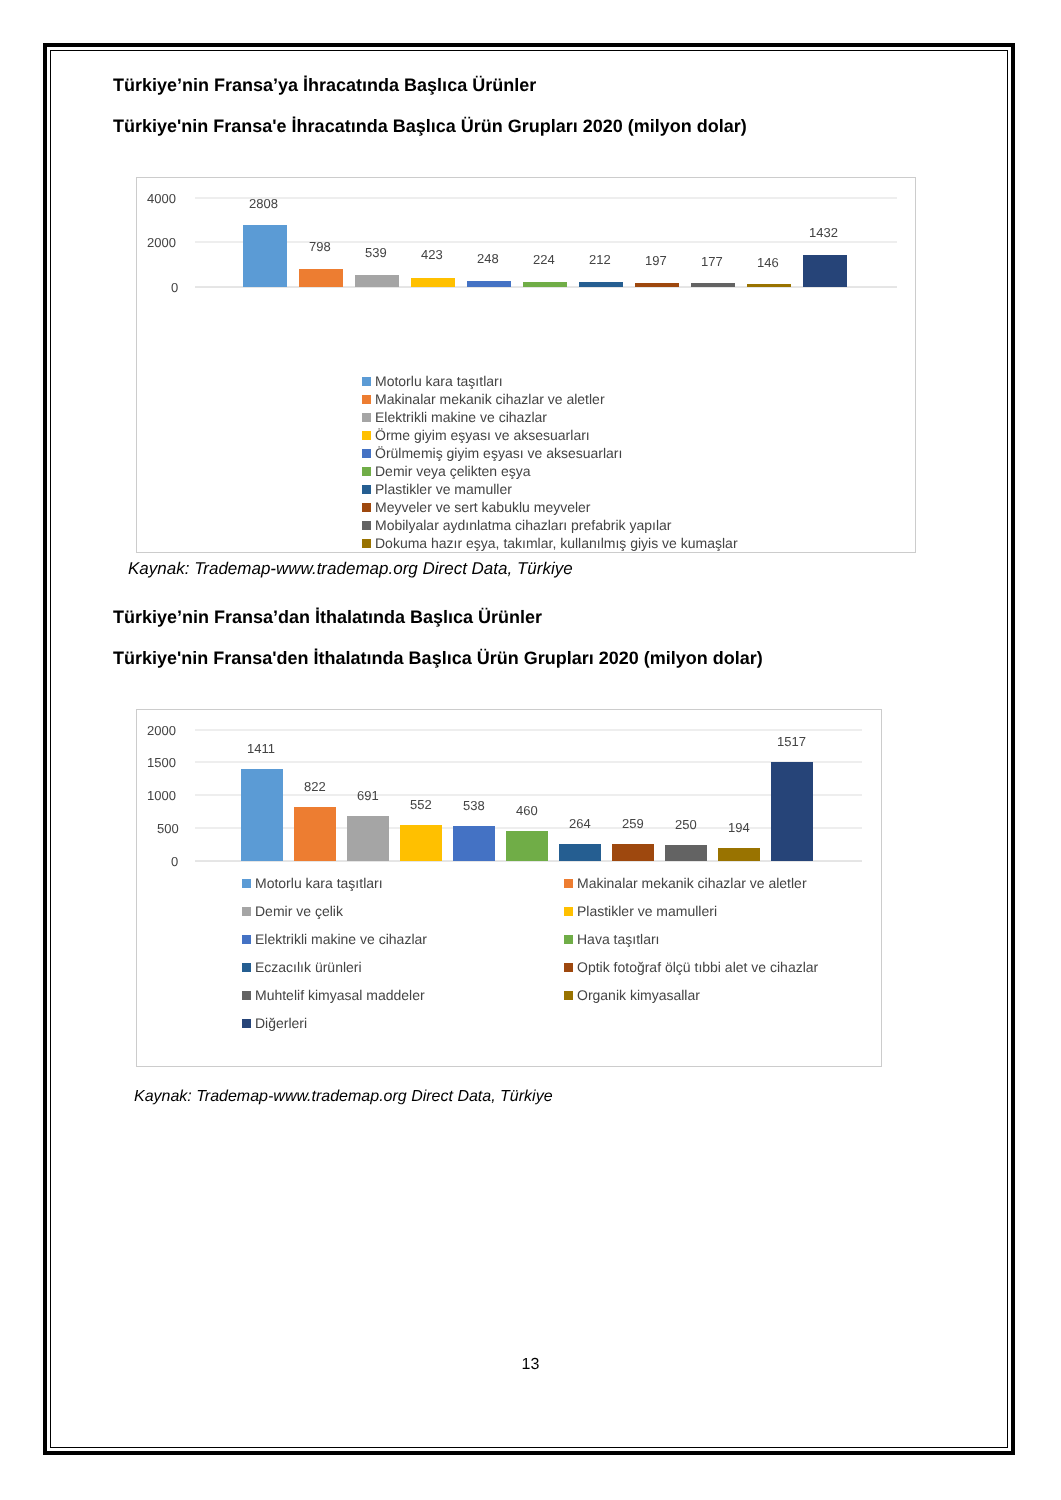Türkiye’nin Fransa’ya İhracatında Başlıca Ürünler
Türkiye'nin Fransa'e İhracatında Başlıca Ürün Grupları 2020 (milyon dolar)
4000
2000
0
2808
798
539
423
248
224
212
197
177
146
1432
Motorlu kara taşıtları
Makinalar mekanik cihazlar ve aletler
Elektrikli makine ve cihazlar
Örme giyim eşyası ve aksesuarları
Örülmemiş giyim eşyası ve aksesuarları
Demir veya çelikten eşya
Plastikler ve mamuller
Meyveler ve sert kabuklu meyveler
Mobilyalar aydınlatma cihazları prefabrik yapılar
Dokuma hazır eşya, takımlar, kullanılmış giyis ve kumaşlar
Kaynak: Trademap-www.trademap.org Direct Data, Türkiye
Türkiye’nin Fransa’dan İthalatında Başlıca Ürünler
Türkiye'nin Fransa'den İthalatında Başlıca Ürün Grupları 2020 (milyon dolar)
2000
1500
1000
500
0
1411
822
691
552
538
460
264
259
250
194
1517
Motorlu kara taşıtları
Makinalar mekanik cihazlar ve aletler
Demir ve çelik
Plastikler ve mamulleri
Elektrikli makine ve cihazlar
Hava taşıtları
Eczacılık ürünleri
Optik fotoğraf ölçü tıbbi alet ve cihazlar
Muhtelif kimyasal maddeler
Organik kimyasallar
Diğerleri
Kaynak: Trademap-www.trademap.org Direct Data, Türkiye
13